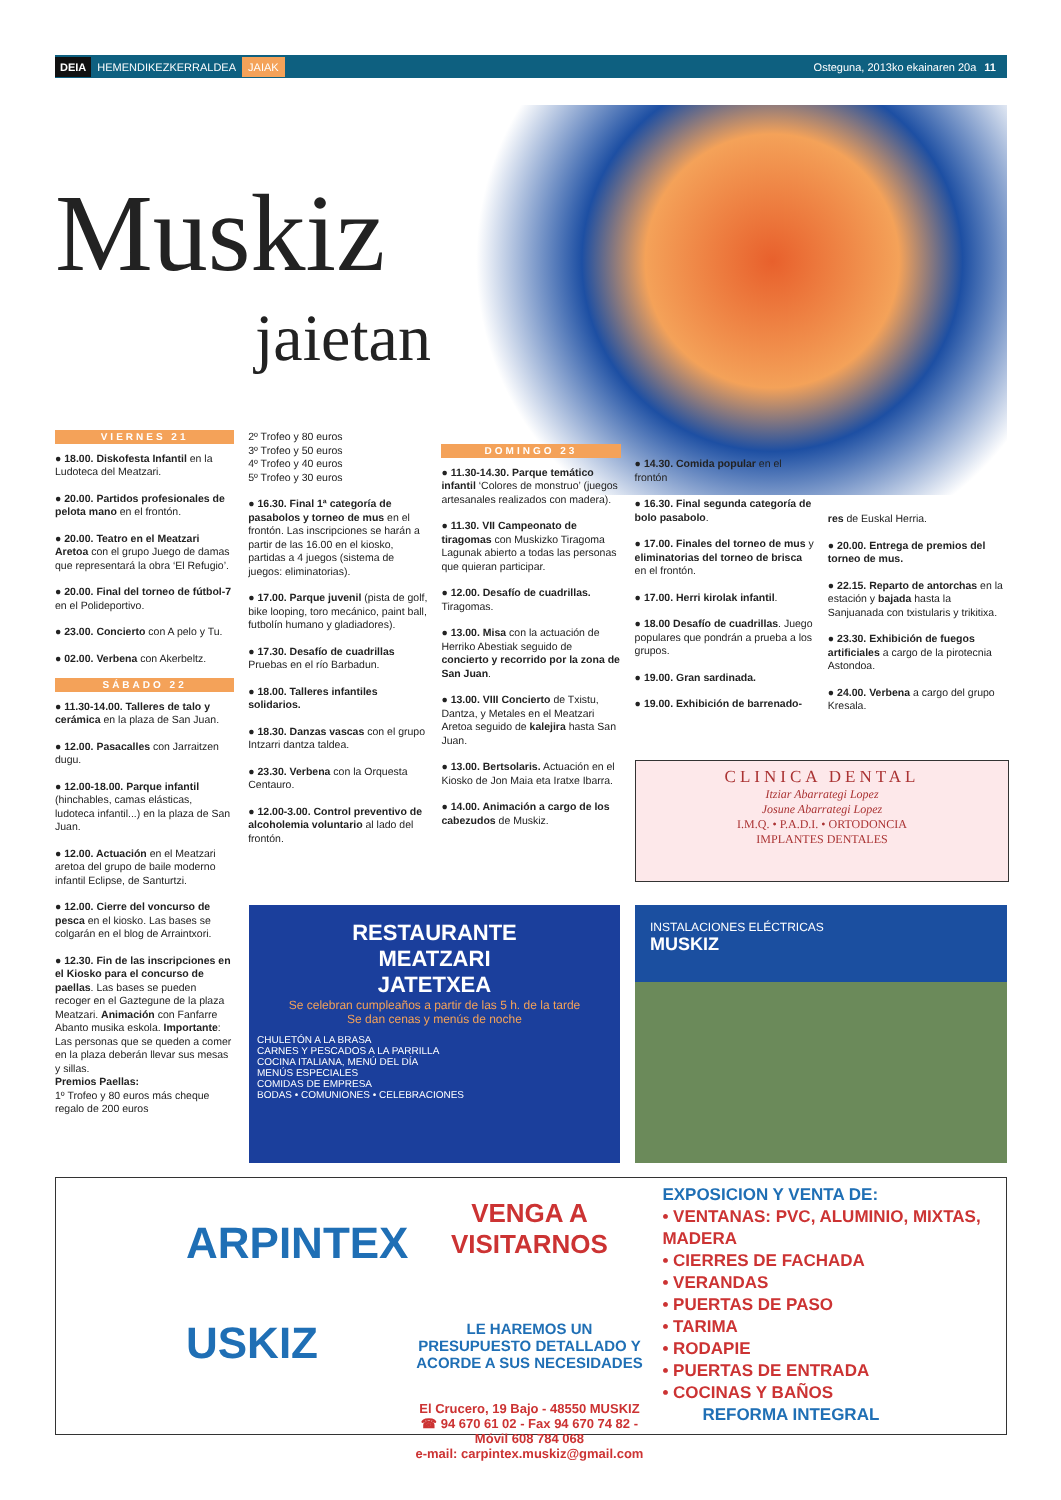DEIA HEMENDIKEZKERRALDEA JAIAK Osteguna, 2013ko ekainaren 20a 11
Muskiz
jaietan
VIERNES 21
● 18.00. Diskofesta Infantil en la Ludoteca del Meatzari.
● 20.00. Partidos profesionales de pelota mano en el frontón.
● 20.00. Teatro en el Meatzari Aretoa con el grupo Juego de damas que representará la obra ‘El Refugio’.
● 20.00. Final del torneo de fútbol-7 en el Polideportivo.
● 23.00. Concierto con A pelo y Tu.
● 02.00. Verbena con Akerbeltz.
SÁBADO 22
● 11.30-14.00. Talleres de talo y cerámica en la plaza de San Juan.
● 12.00. Pasacalles con Jarraitzen dugu.
● 12.00-18.00. Parque infantil (hinchables, camas elásticas, ludoteca infantil...) en la plaza de San Juan.
● 12.00. Actuación en el Meatzari aretoa del grupo de baile moderno infantil Eclipse, de Santurtzi.
● 12.00. Cierre del voncurso de pesca en el kiosko. Las bases se colgarán en el blog de Arraintxori.
● 12.30. Fin de las inscripciones en el Kiosko para el concurso de paellas. Las bases se pueden recoger en el Gaztegune de la plaza Meatzari. Animación con Fanfarre Abanto musika eskola. Importante: Las personas que se queden a comer en la plaza deberán llevar sus mesas y sillas.
Premios Paellas:
1º Trofeo y 80 euros más cheque regalo de 200 euros
2º Trofeo y 80 euros
3º Trofeo y 50 euros
4º Trofeo y 40 euros
5º Trofeo y 30 euros
● 16.30. Final 1ª categoría de pasabolos y torneo de mus en el frontón. Las inscripciones se harán a partir de las 16.00 en el kiosko, partidas a 4 juegos (sistema de juegos: eliminatorias).
● 17.00. Parque juvenil (pista de golf, bike looping, toro mecánico, paint ball, futbolín humano y gladiadores).
● 17.30. Desafío de cuadrillas Pruebas en el río Barbadun.
● 18.00. Talleres infantiles solidarios.
● 18.30. Danzas vascas con el grupo Intzarri dantza taldea.
● 23.30. Verbena con la Orquesta Centauro.
● 12.00-3.00. Control preventivo de alcoholemia voluntario al lado del frontón.
DOMINGO 23
● 11.30-14.30. Parque temático infantil ‘Colores de monstruo’ (juegos artesanales realizados con madera).
● 11.30. VII Campeonato de tiragomas con Muskizko Tiragoma Lagunak abierto a todas las personas que quieran participar.
● 12.00. Desafío de cuadrillas. Tiragomas.
● 13.00. Misa con la actuación de Herriko Abestiak seguido de concierto y recorrido por la zona de San Juan.
● 13.00. VIII Concierto de Txistu, Dantza, y Metales en el Meatzari Aretoa seguido de kalejira hasta San Juan.
● 13.00. Bertsolaris. Actuación en el Kiosko de Jon Maia eta Iratxe Ibarra.
● 14.00. Animación a cargo de los cabezudos de Muskiz.
● 14.30. Comida popular en el frontón
● 16.30. Final segunda categoría de bolo pasabolo.
● 17.00. Finales del torneo de mus y eliminatorias del torneo de brisca en el frontón.
● 17.00. Herri kirolak infantil.
● 18.00 Desafío de cuadrillas. Juego populares que pondrán a prueba a los grupos.
● 19.00. Gran sardinada.
● 19.00. Exhibición de barrenado-
res de Euskal Herria.
● 20.00. Entrega de premios del torneo de mus.
● 22.15. Reparto de antorchas en la estación y bajada hasta la Sanjuanada con txistularis y trikitixa.
● 23.30. Exhibición de fuegos artificiales a cargo de la pirotecnia Astondoa.
● 24.00. Verbena a cargo del grupo Kresala.
CLINICA DENTAL
Itziar Abarrategi Lopez
Josune Abarrategi Lopez
I.M.Q. • P.A.D.I. • ORTODONCIA
IMPLANTES DENTALES
RESTAURANTE
MEATZARI
JATETXEA
Se celebran cumpleaños a partir de las 5 h. de la tarde
Se dan cenas y menús de noche
CHULETÓN A LA BRASA
CARNES Y PESCADOS A LA PARRILLA
COCINA ITALIANA, MENÚ DEL DÍA
MENÚS ESPECIALES
COMIDAS DE EMPRESA
BODAS • COMUNIONES • CELEBRACIONES
INSTALACIONES ELÉCTRICAS
MUSKIZ
ARPINTEX
USKIZ
VENGA A VISITARNOS
LE HAREMOS UN PRESUPUESTO DETALLADO Y ACORDE A SUS NECESIDADES
El Crucero, 19 Bajo - 48550 MUSKIZ
☎ 94 670 61 02 - Fax 94 670 74 82 - Móvil 608 784 068
e-mail: carpintex.muskiz@gmail.com
EXPOSICION Y VENTA DE:
• VENTANAS: PVC, ALUMINIO, MIXTAS, MADERA
• CIERRES DE FACHADA
• VERANDAS
• PUERTAS DE PASO
• TARIMA
• RODAPIE
• PUERTAS DE ENTRADA
• COCINAS Y BAÑOS
REFORMA INTEGRAL